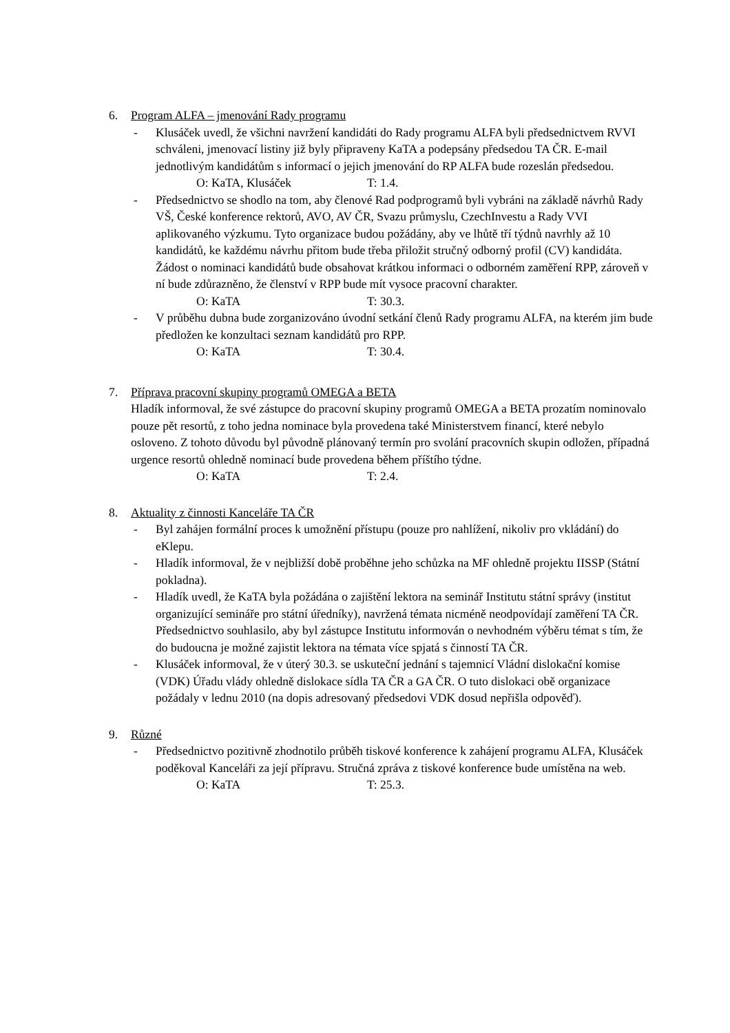6. Program ALFA – jmenování Rady programu
- Klusáček uvedl, že všichni navržení kandidáti do Rady programu ALFA byli předsednictvem RVVI schváleni, jmenovací listiny již byly připraveny KaTA a podepsány předsedou TA ČR. E-mail jednotlivým kandidátům s informací o jejich jmenování do RP ALFA bude rozeslán předsedou.
O: KaTA, Klusáček T: 1.4.
- Předsednictvo se shodlo na tom, aby členové Rad podprogramů byli vybráni na základě návrhů Rady VŠ, České konference rektorů, AVO, AV ČR, Svazu průmyslu, CzechInvestu a Rady VVI aplikovaného výzkumu. Tyto organizace budou požádány, aby ve lhůtě tří týdnů navrhly až 10 kandidátů, ke každému návrhu přitom bude třeba přiložit stručný odborný profil (CV) kandidáta. Žádost o nominaci kandidátů bude obsahovat krátkou informaci o odborném zaměření RPP, zároveň v ní bude zdůrazněno, že členství v RPP bude mít vysoce pracovní charakter.
O: KaTA T: 30.3.
- V průběhu dubna bude zorganizováno úvodní setkání členů Rady programu ALFA, na kterém jim bude předložen ke konzultaci seznam kandidátů pro RPP.
O: KaTA T: 30.4.
7. Příprava pracovní skupiny programů OMEGA a BETA
Hladík informoval, že své zástupce do pracovní skupiny programů OMEGA a BETA prozatím nominovalo pouze pět resortů, z toho jedna nominace byla provedena také Ministerstvem financí, které nebylo osloveno. Z tohoto důvodu byl původně plánovaný termín pro svolání pracovních skupin odložen, případná urgence resortů ohledně nominací bude provedena během příštího týdne.
O: KaTA T: 2.4.
8. Aktuality z činnosti Kanceláře TA ČR
- Byl zahájen formální proces k umožnění přístupu (pouze pro nahlížení, nikoliv pro vkládání) do eKlepu.
- Hladík informoval, že v nejbližší době proběhne jeho schůzka na MF ohledně projektu IISSP (Státní pokladna).
- Hladík uvedl, že KaTA byla požádána o zajištění lektora na seminář Institutu státní správy (institut organizující semináře pro státní úředníky), navržená témata nicméně neodpovídají zaměření TA ČR. Předsednictvo souhlasilo, aby byl zástupce Institutu informován o nevhodném výběru témat s tím, že do budoucna je možné zajistit lektora na témata více spjatá s činností TA ČR.
- Klusáček informoval, že v úterý 30.3. se uskuteční jednání s tajemnicí Vládní dislokační komise (VDK) Úřadu vlády ohledně dislokace sídla TA ČR a GA ČR. O tuto dislokaci obě organizace požádaly v lednu 2010 (na dopis adresovaný předsedovi VDK dosud nepřišla odpověď).
9. Různé
- Předsednictvo pozitivně zhodnotilo průběh tiskové konference k zahájení programu ALFA, Klusáček poděkoval Kanceláři za její přípravu. Stručná zpráva z tiskové konference bude umístěna na web.
O: KaTA T: 25.3.